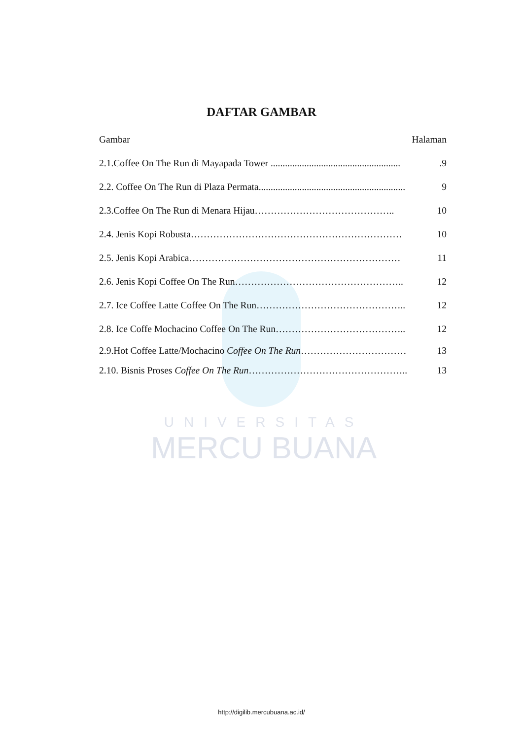UNIVERSITAS
MERCU BUANA
DAFTAR GAMBAR
Gambar Halaman
2.1.Coffee On The Run di Mayapada Tower .......................................................9
2.2. Coffee On The Run di Plaza Permata............................................................. 9
2.3.Coffee On The Run di Menara Hijau…………………………………….. 10
2.4. Jenis Kopi Robusta………………………………………………………… 10
2.5. Jenis Kopi Arabica………………………………………………………… 11
2.6. Jenis Kopi Coffee On The Run…………………………………………….. 12
2.7. Ice Coffee Latte Coffee On The Run……………………………………….. 12
2.8. Ice Coffe Mochacino Coffee On The Run………………………………….. 12
2.9.Hot Coffee Latte/Mochacino Coffee On The Run…………………………… 13
2.10. Bisnis Proses Coffee On The Run………………………………………….. 13
http://digilib.mercubuana.ac.id/